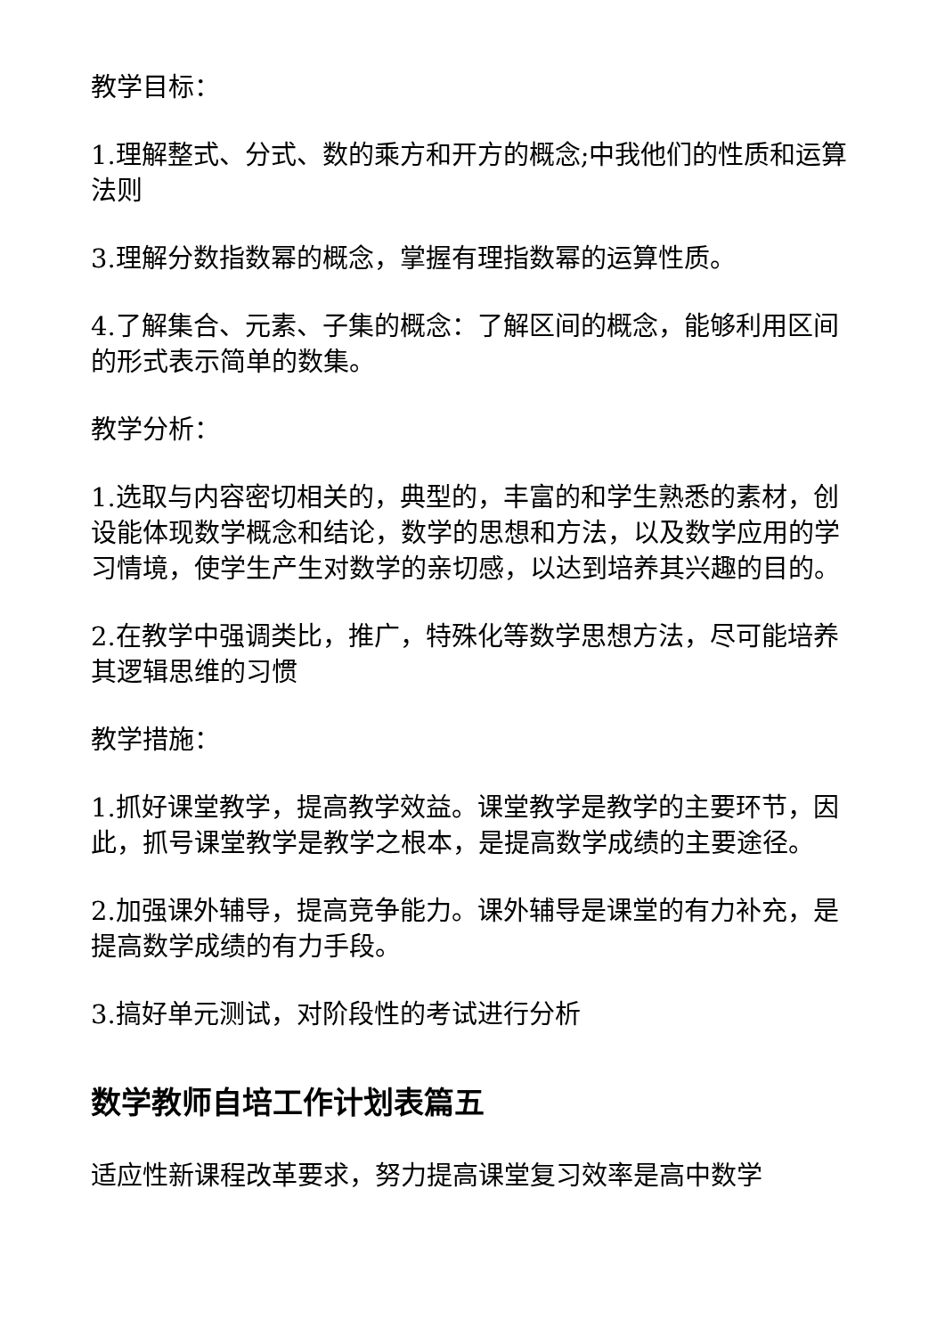教学目标：
1.理解整式、分式、数的乘方和开方的概念;中我他们的性质和运算法则
3.理解分数指数幂的概念，掌握有理指数幂的运算性质。
4.了解集合、元素、子集的概念：了解区间的概念，能够利用区间的形式表示简单的数集。
教学分析：
1.选取与内容密切相关的，典型的，丰富的和学生熟悉的素材，创设能体现数学概念和结论，数学的思想和方法，以及数学应用的学习情境，使学生产生对数学的亲切感，以达到培养其兴趣的目的。
2.在教学中强调类比，推广，特殊化等数学思想方法，尽可能培养其逻辑思维的习惯
教学措施：
1.抓好课堂教学，提高教学效益。课堂教学是教学的主要环节，因此，抓号课堂教学是教学之根本，是提高数学成绩的主要途径。
2.加强课外辅导，提高竞争能力。课外辅导是课堂的有力补充，是提高数学成绩的有力手段。
3.搞好单元测试，对阶段性的考试进行分析
数学教师自培工作计划表篇五
适应性新课程改革要求，努力提高课堂复习效率是高中数学